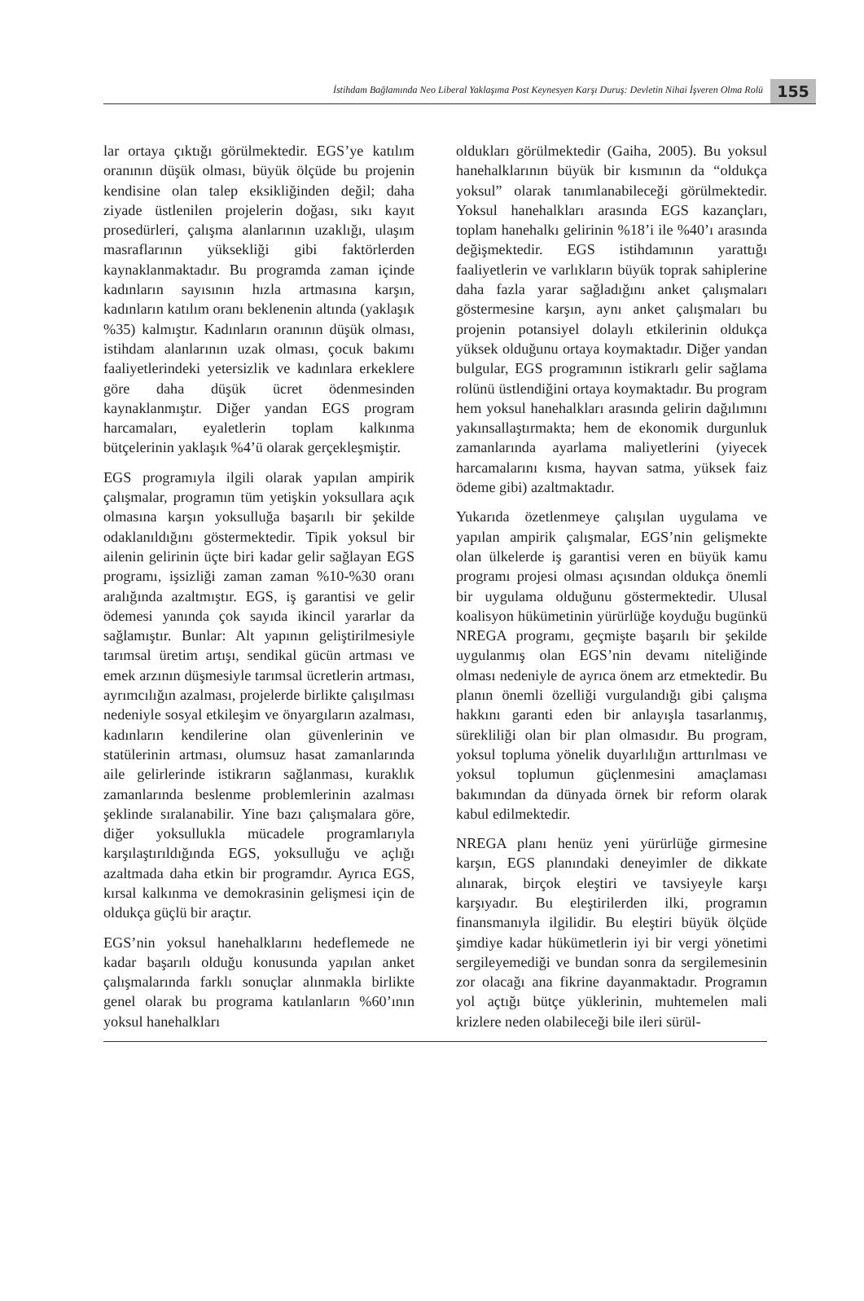İstihdam Bağlamında Neo Liberal Yaklaşıma Post Keynesyen Karşı Duruş: Devletin Nihai İşveren Olma Rolü 155
lar ortaya çıktığı görülmektedir. EGS’ye katılım oranının düşük olması, büyük ölçüde bu projenin kendisine olan talep eksikliğinden değil; daha ziyade üstlenilen projelerin doğası, sıkı kayıt prosedürleri, çalışma alanlarının uzaklığı, ulaşım masraflarının yüksekliği gibi faktörlerden kaynaklanmaktadır. Bu programda zaman içinde kadınların sayısının hızla artmasına karşın, kadınların katılım oranı beklenenin altında (yaklaşık %35) kalmıştır. Kadınların oranının düşük olması, istihdam alanlarının uzak olması, çocuk bakımı faaliyetlerindeki yetersizlik ve kadınlara erkeklere göre daha düşük ücret ödenmesinden kaynaklanmıştır. Diğer yandan EGS program harcamaları, eyaletlerin toplam kalkınma bütçelerinin yaklaşık %4’ü olarak gerçekleşmiştir.
EGS programıyla ilgili olarak yapılan ampirik çalışmalar, programın tüm yetişkin yoksullara açık olmasına karşın yoksulluğa başarılı bir şekilde odaklanıldığını göstermektedir. Tipik yoksul bir ailenin gelirinin üçte biri kadar gelir sağlayan EGS programı, işsizliği zaman zaman %10-%30 oranı aralığında azaltmıştır. EGS, iş garantisi ve gelir ödemesi yanında çok sayıda ikincil yararlar da sağlamıştır. Bunlar: Alt yapının geliştirilmesiyle tarımsal üretim artışı, sendikal gücün artması ve emek arzının düşmesiyle tarımsal ücretlerin artması, ayrımcılığın azalması, projelerde birlikte çalışılması nedeniyle sosyal etkileşim ve önyargıların azalması, kadınların kendilerine olan güvenlerinin ve statülerinin artması, olumsuz hasat zamanlarında aile gelirlerinde istikrarın sağlanması, kuraklık zamanlarında beslenme problemlerinin azalması şeklinde sıralanabilir. Yine bazı çalışmalara göre, diğer yoksullukla mücadele programlarıyla karşılaştırıldığında EGS, yoksulluğu ve açlığı azaltmada daha etkin bir programdır. Ayrıca EGS, kırsal kalkınma ve demokrasinin gelişmesi için de oldukça güçlü bir araçtır.
EGS’nin yoksul hanehalklarını hedeflemede ne kadar başarılı olduğu konusunda yapılan anket çalışmalarında farklı sonuçlar alınmakla birlikte genel olarak bu programa katılanların %60’ının yoksul hanehalkları
oldukları görülmektedir (Gaiha, 2005). Bu yoksul hanehalklarının büyük bir kısmının da “oldukça yoksul” olarak tanımlanabileceği görülmektedir. Yoksul hanehalkları arasında EGS kazançları, toplam hanehalkı gelirinin %18’i ile %40’ı arasında değişmektedir. EGS istihdamının yarattığı faaliyetlerin ve varlıkların büyük toprak sahiplerine daha fazla yarar sağladığını anket çalışmaları göstermesine karşın, aynı anket çalışmaları bu projenin potansiyel dolaylı etkilerinin oldukça yüksek olduğunu ortaya koymaktadır. Diğer yandan bulgular, EGS programının istikrarlı gelir sağlama rolünü üstlendiğini ortaya koymaktadır. Bu program hem yoksul hanehalkları arasında gelirin dağılımını yakınsallaştırmakta; hem de ekonomik durgunluk zamanlarında ayarlama maliyetlerini (yiyecek harcamalarını kısma, hayvan satma, yüksek faiz ödeme gibi) azaltmaktadır.
Yukarıda özetlenmeye çalışılan uygulama ve yapılan ampirik çalışmalar, EGS’nin gelişmekte olan ülkelerde iş garantisi veren en büyük kamu programı projesi olması açısından oldukça önemli bir uygulama olduğunu göstermektedir. Ulusal koalisyon hükümetinin yürürlüğe koyduğu bugünkü NREGA programı, geçmişte başarılı bir şekilde uygulanmış olan EGS’nin devamı niteliğinde olması nedeniyle de ayrıca önem arz etmektedir. Bu planın önemli özelliği vurgulandığı gibi çalışma hakkını garanti eden bir anlayışla tasarlanmış, sürekliliği olan bir plan olmasıdır. Bu program, yoksul topluma yönelik duyarlılığın arttırılması ve yoksul toplumun güçlenmesini amaçlaması bakımından da dünyada örnek bir reform olarak kabul edilmektedir.
NREGA planı henüz yeni yürürlüğe girmesine karşın, EGS planındaki deneyimler de dikkate alınarak, birçok eleştiri ve tavsiyeyle karşı karşıyadır. Bu eleştirilerden ilki, programın finansmanıyla ilgilidir. Bu eleştiri büyük ölçüde şimdiye kadar hükümetlerin iyi bir vergi yönetimi sergileyemediği ve bundan sonra da sergilemesinin zor olacağı ana fikrine dayanmaktadır. Programın yol açtığı bütçe yüklerinin, muhtemelen mali krizlere neden olabileceği bile ileri sürül-